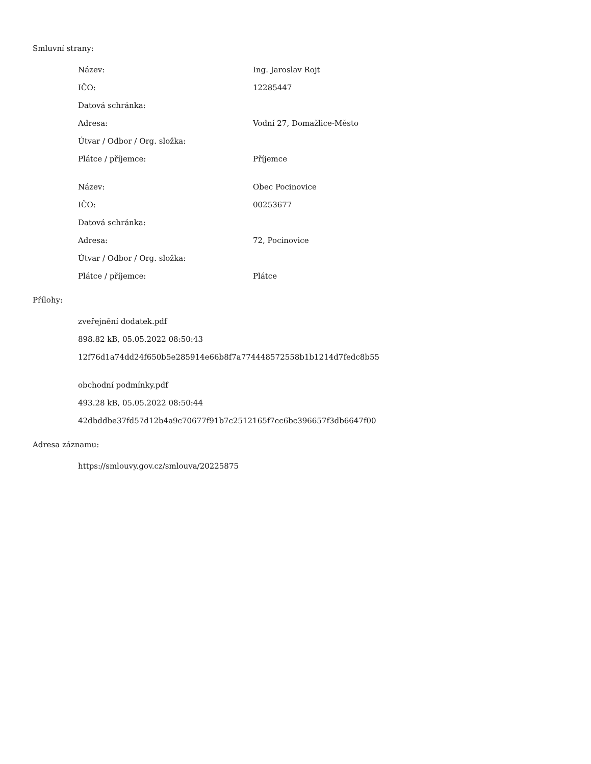Smluvní strany:
| Název: | Ing. Jaroslav Rojt |
| IČO: | 12285447 |
| Datová schránka: | |
| Adresa: | Vodní 27, Domažlice-Město |
| Útvar / Odbor / Org. složka: | |
| Plátce / příjemce: | Příjemce |
| Název: | Obec Pocinovice |
| IČO: | 00253677 |
| Datová schránka: | |
| Adresa: | 72, Pocinovice |
| Útvar / Odbor / Org. složka: | |
| Plátce / příjemce: | Plátce |
Přílohy:
zveřejnění dodatek.pdf
898.82 kB, 05.05.2022 08:50:43
12f76d1a74dd24f650b5e285914e66b8f7a774448572558b1b1214d7fedc8b55
obchodní podmínky.pdf
493.28 kB, 05.05.2022 08:50:44
42dbddbe37fd57d12b4a9c70677f91b7c2512165f7cc6bc396657f3db6647f00
Adresa záznamu:
https://smlouvy.gov.cz/smlouva/20225875